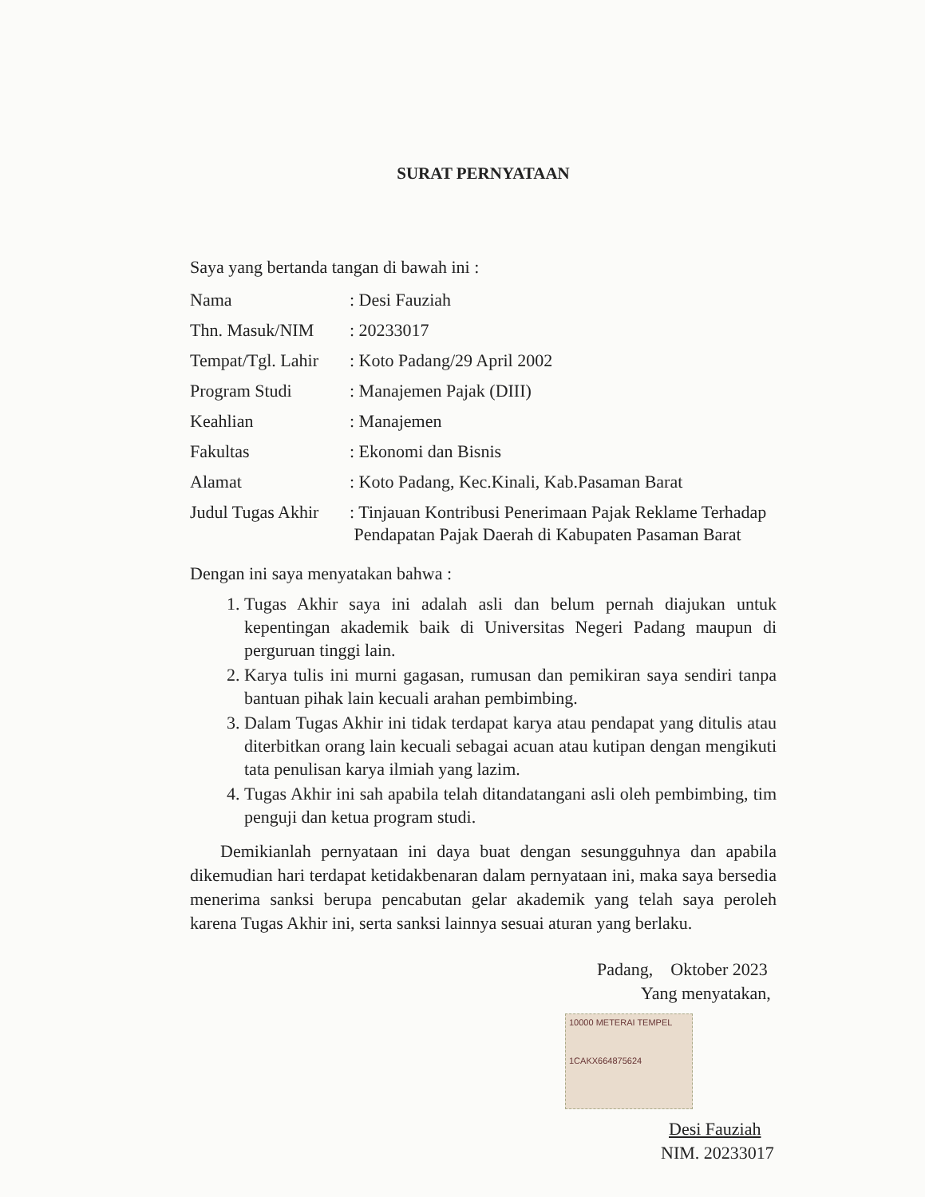SURAT PERNYATAAN
Saya yang bertanda tangan di bawah ini :
| Nama | : Desi Fauziah |
| Thn. Masuk/NIM | : 20233017 |
| Tempat/Tgl. Lahir | : Koto Padang/29 April 2002 |
| Program Studi | : Manajemen Pajak (DIII) |
| Keahlian | : Manajemen |
| Fakultas | : Ekonomi dan Bisnis |
| Alamat | : Koto Padang, Kec.Kinali, Kab.Pasaman Barat |
| Judul Tugas Akhir | : Tinjauan Kontribusi Penerimaan Pajak Reklame Terhadap Pendapatan Pajak Daerah di Kabupaten Pasaman Barat |
Dengan ini saya menyatakan bahwa :
1. Tugas Akhir saya ini adalah asli dan belum pernah diajukan untuk kepentingan akademik baik di Universitas Negeri Padang maupun di perguruan tinggi lain.
2. Karya tulis ini murni gagasan, rumusan dan pemikiran saya sendiri tanpa bantuan pihak lain kecuali arahan pembimbing.
3. Dalam Tugas Akhir ini tidak terdapat karya atau pendapat yang ditulis atau diterbitkan orang lain kecuali sebagai acuan atau kutipan dengan mengikuti tata penulisan karya ilmiah yang lazim.
4. Tugas Akhir ini sah apabila telah ditandatangani asli oleh pembimbing, tim penguji dan ketua program studi.
Demikianlah pernyataan ini daya buat dengan sesungguhnya dan apabila dikemudian hari terdapat ketidakbenaran dalam pernyataan ini, maka saya bersedia menerima sanksi berupa pencabutan gelar akademik yang telah saya peroleh karena Tugas Akhir ini, serta sanksi lainnya sesuai aturan yang berlaku.
Padang, Oktober 2023
Yang menyatakan,
10000 METERAI TEMPEL
1CAKX664875624
Desi Fauziah
NIM. 20233017